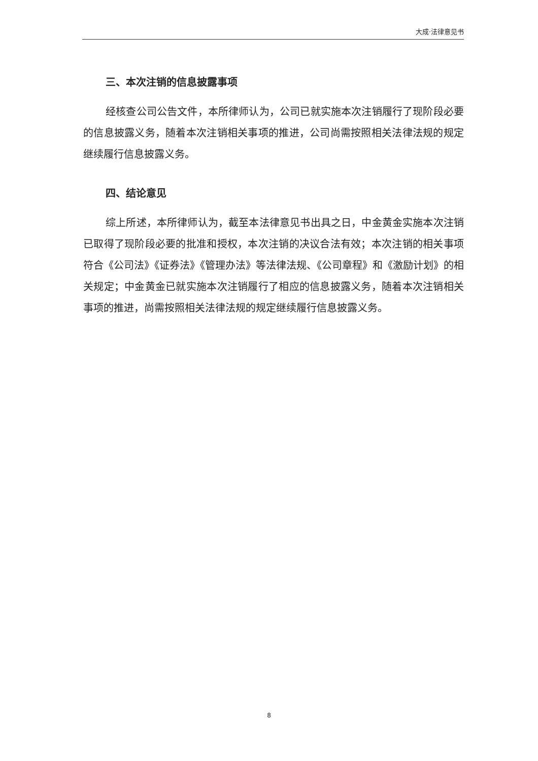大成·法律意见书
三、本次注销的信息披露事项
经核查公司公告文件，本所律师认为，公司已就实施本次注销履行了现阶段必要的信息披露义务，随着本次注销相关事项的推进，公司尚需按照相关法律法规的规定继续履行信息披露义务。
四、结论意见
综上所述，本所律师认为，截至本法律意见书出具之日，中金黄金实施本次注销已取得了现阶段必要的批准和授权，本次注销的决议合法有效；本次注销的相关事项符合《公司法》《证券法》《管理办法》等法律法规、《公司章程》和《激励计划》的相关规定；中金黄金已就实施本次注销履行了相应的信息披露义务，随着本次注销相关事项的推进，尚需按照相关法律法规的规定继续履行信息披露义务。
8